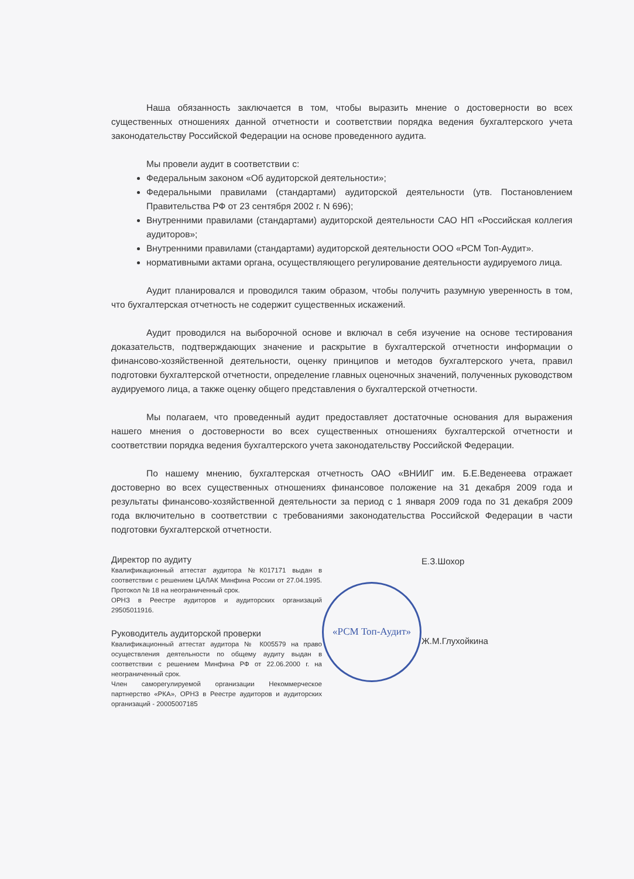Наша обязанность заключается в том, чтобы выразить мнение о достоверности во всех существенных отношениях данной отчетности и соответствии порядка ведения бухгалтерского учета законодательству Российской Федерации на основе проведенного аудита.
Мы провели аудит в соответствии с:
Федеральным законом «Об аудиторской деятельности»;
Федеральными правилами (стандартами) аудиторской деятельности (утв. Постановлением Правительства РФ от 23 сентября 2002 г. N 696);
Внутренними правилами (стандартами) аудиторской деятельности САО НП «Российская коллегия аудиторов»;
Внутренними правилами (стандартами) аудиторской деятельности ООО «РСМ Топ-Аудит».
нормативными актами органа, осуществляющего регулирование деятельности аудируемого лица.
Аудит планировался и проводился таким образом, чтобы получить разумную уверенность в том, что бухгалтерская отчетность не содержит существенных искажений.
Аудит проводился на выборочной основе и включал в себя изучение на основе тестирования доказательств, подтверждающих значение и раскрытие в бухгалтерской отчетности информации о финансово-хозяйственной деятельности, оценку принципов и методов бухгалтерского учета, правил подготовки бухгалтерской отчетности, определение главных оценочных значений, полученных руководством аудируемого лица, а также оценку общего представления о бухгалтерской отчетности.
Мы полагаем, что проведенный аудит предоставляет достаточные основания для выражения нашего мнения о достоверности во всех существенных отношениях бухгалтерской отчетности и соответствии порядка ведения бухгалтерского учета законодательству Российской Федерации.
По нашему мнению, бухгалтерская отчетность ОАО «ВНИИГ им. Б.Е.Веденеева отражает достоверно во всех существенных отношениях финансовое положение на 31 декабря 2009 года и результаты финансово-хозяйственной деятельности за период с 1 января 2009 года по 31 декабря 2009 года включительно в соответствии с требованиями законодательства Российской Федерации в части подготовки бухгалтерской отчетности.
Директор по аудиту
Квалификационный аттестат аудитора №К017171 выдан в соответствии с решением ЦАЛАК Минфина России от 27.04.1995. Протокол № 18 на неограниченный срок.
ОРНЗ в Реестре аудиторов и аудиторских организаций 29505011916.
Руководитель аудиторской проверки
Квалификационный аттестат аудитора № К005579 на право осуществления деятельности по общему аудиту выдан в соответствии с решением Минфина РФ от 22.06.2000 г. на неограниченный срок.
Член саморегулируемой организации Некоммерческое партнерство «РКА», ОРНЗ в Реестре аудиторов и аудиторских организаций - 20005007185
«РСМ Топ-Аудит»
Е.З.Шохор
Ж.М.Глухойкина